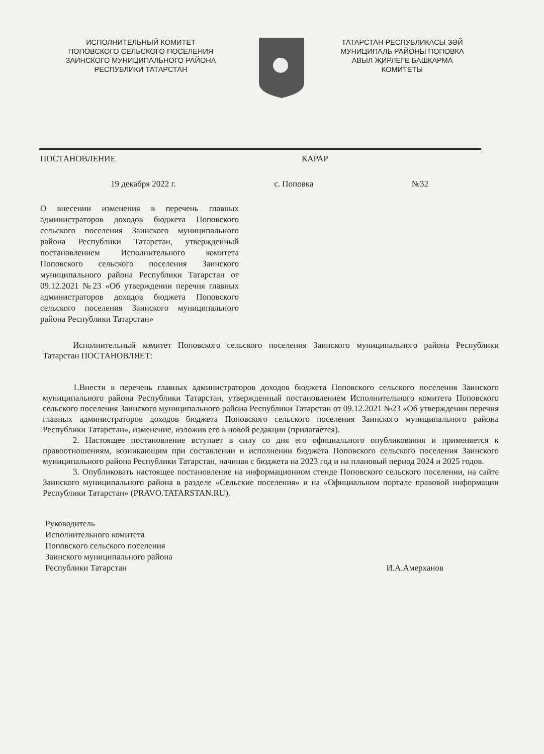ИСПОЛНИТЕЛЬНЫЙ КОМИТЕТ
ПОПОВСКОГО СЕЛЬСКОГО ПОСЕЛЕНИЯ
ЗАИНСКОГО МУНИЦИПАЛЬНОГО РАЙОНА
РЕСПУБЛИКИ ТАТАРСТАН
ТАТАРСТАН РЕСПУБЛИКАСЫ ЗӘЙ
МУНИЦИПАЛЬ РАЙОНЫ ПОПОВКА
АВЫЛ ҖИРЛЕГЕ БАШКАРМА
КОМИТЕТЫ
ПОСТАНОВЛЕНИЕ КАРАР
19 декабря 2022 г. с. Поповка №32
О внесении изменения в перечень главных администраторов доходов бюджета Поповского сельского поселения Заинского муниципального района Республики Татарстан, утвержденный постановлением Исполнительного комитета Поповского сельского поселения Заинского муниципального района Республики Татарстан от 09.12.2021 №23 «Об утверждении перечня главных администраторов доходов бюджета Поповского сельского поселения Заинского муниципального района Республики Татарстан»
Исполнительный комитет Поповского сельского поселения Заинского муниципального района Республики Татарстан ПОСТАНОВЛЯЕТ:
1.Внести в перечень главных администраторов доходов бюджета Поповского сельского поселения Заинского муниципального района Республики Татарстан, утвержденный постановлением Исполнительного комитета Поповского сельского поселения Заинского муниципального района Республики Татарстан от 09.12.2021 №23 «Об утверждении перечня главных администраторов доходов бюджета Поповского сельского поселения Заинского муниципального района Республики Татарстан», изменение, изложив его в новой редакции (прилагается).
2. Настоящее постановление вступает в силу со дня его официального опубликования и применяется к правоотношениям, возникающим при составлении и исполнении бюджета Поповского сельского поселения Заинского муниципального района Республики Татарстан, начиная с бюджета на 2023 год и на плановый период 2024 и 2025 годов.
3. Опубликовать настоящее постановление на информационном стенде Поповского сельского поселении, на сайте Заинского муниципального района в разделе «Сельские поселения» и на «Официальном портале правовой информации Республики Татарстан» (PRAVO.TATARSTAN.RU).
Руководитель
Исполнительного комитета
Поповского сельского поселения
Заинского муниципального района
Республики Татарстан
И.А.Амерханов